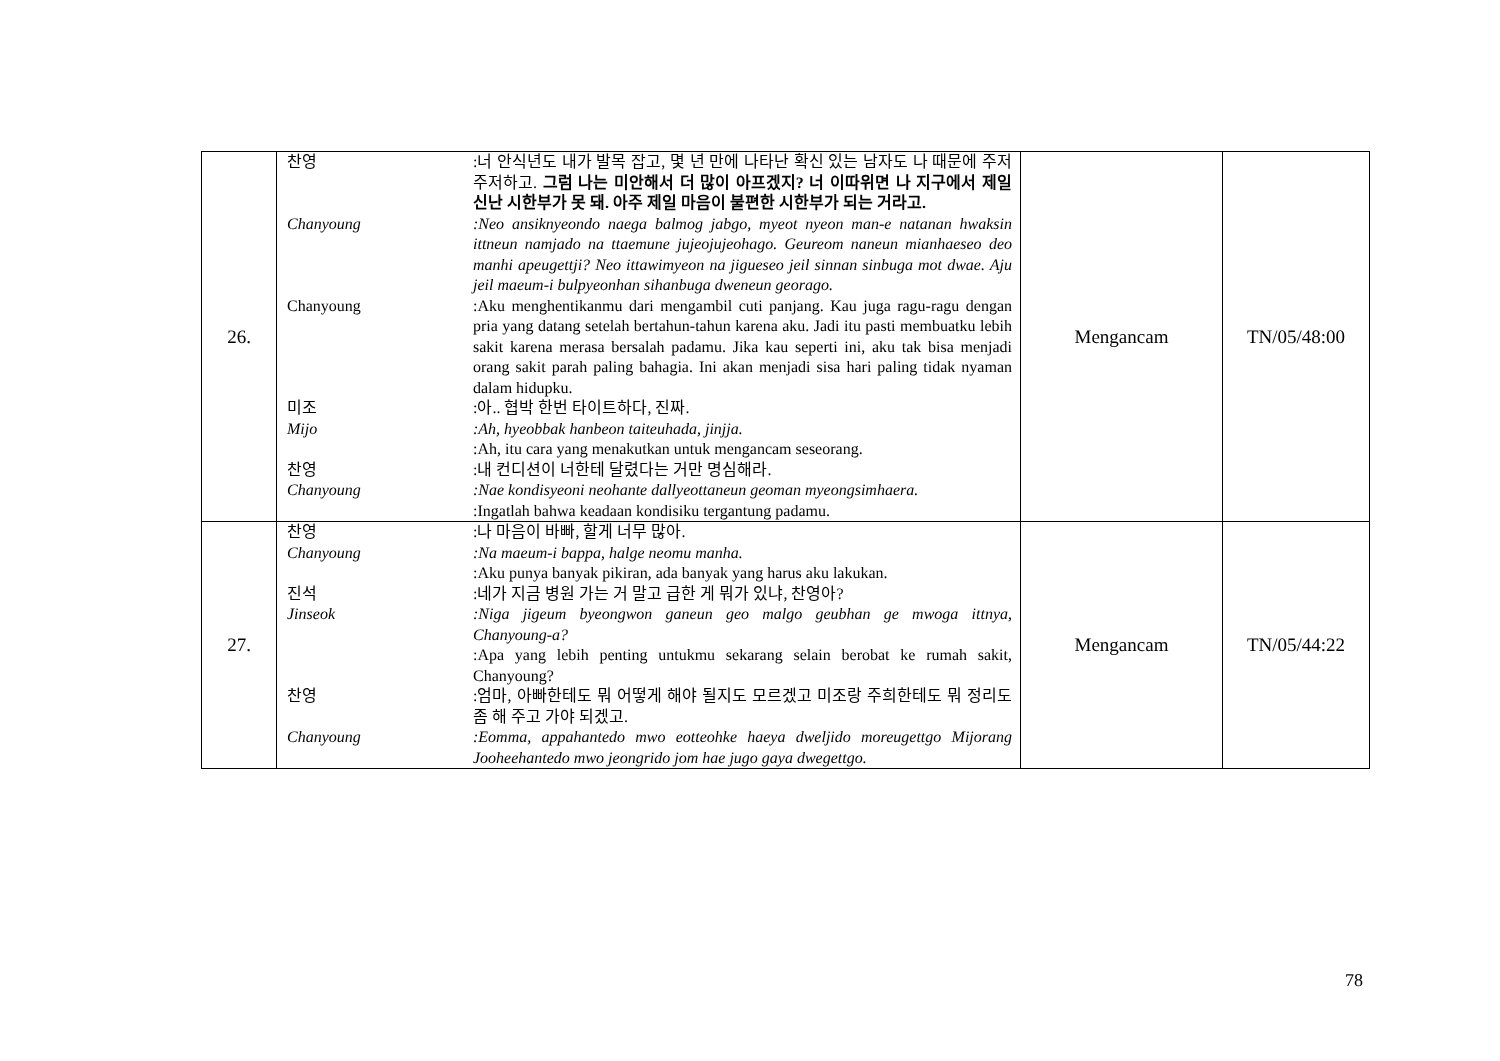| 26. | 찬영 :너 안식년도 내가 발목 잡고, 몇 년 만에 나타난 확신 있는 남자도 나 때문에 주저주저하고. 그럼 나는 미안해서 더 많이 아프겠지? 너 이따위면 나 지구에서 제일 신난 시한부가 못 돼. 아주 제일 마음이 불편한 시한부가 되는 거라고. Chanyoung :Neo ansiknyeondo naega balmog jabgo, myeot nyeon man-e natanan hwaksin ittneun namjado na ttaemune jujeojujeohago. Geureom naneun mianhaeseo deo manhi apeugettji? Neo ittawimyeon na jigueseo jeil sinnan sinbuga mot dwae. Aju jeil maeum-i bulpyeonhan sihanbuga dweneun georago. Chanyoung :Aku menghentikanmu dari mengambil cuti panjang. Kau juga ragu-ragu dengan pria yang datang setelah bertahun-tahun karena aku. Jadi itu pasti membuatku lebih sakit karena merasa bersalah padamu. Jika kau seperti ini, aku tak bisa menjadi orang sakit parah paling bahagia. Ini akan menjadi sisa hari paling tidak nyaman dalam hidupku. 미조 :아.. 협박 한번 타이트하다, 진짜. Mijo :Ah, hyeobbak hanbeon taiteuhada, jinjja. :Ah, itu cara yang menakutkan untuk mengancam seseorang. 찬영 :내 컨디션이 너한테 달렸다는 거만 명심해라. Chanyoung :Nae kondisyeoni neohante dallyeottaneun geoman myeongsimhaera. :Ingatlah bahwa keadaan kondisiku tergantung padamu. | Mengancam | TN/05/48:00 |
| 27. | 찬영 :나 마음이 바빠, 할게 너무 많아. Chanyoung :Na maeum-i bappa, halge neomu manha. :Aku punya banyak pikiran, ada banyak yang harus aku lakukan. 진석 :네가 지금 병원 가는 거 말고 급한 게 뭐가 있냐, 찬영아? Jinseok :Niga jigeum byeongwon ganeun geo malgo geubhan ge mwoga ittnya, Chanyoung-a? :Apa yang lebih penting untukmu sekarang selain berobat ke rumah sakit, Chanyoung? 찬영 :엄마, 아빠한테도 뭐 어떻게 해야 될지도 모르겠고 미조랑 주희한테도 뭐 정리도 좀 해 주고 가야 되겠고. Chanyoung :Eomma, appahantedo mwo eotteohke haeya dweljido moreugettgo Mijorang Jooheehantedo mwo jeongrido jom hae jugo gaya dwegettgo. | Mengancam | TN/05/44:22 |
78